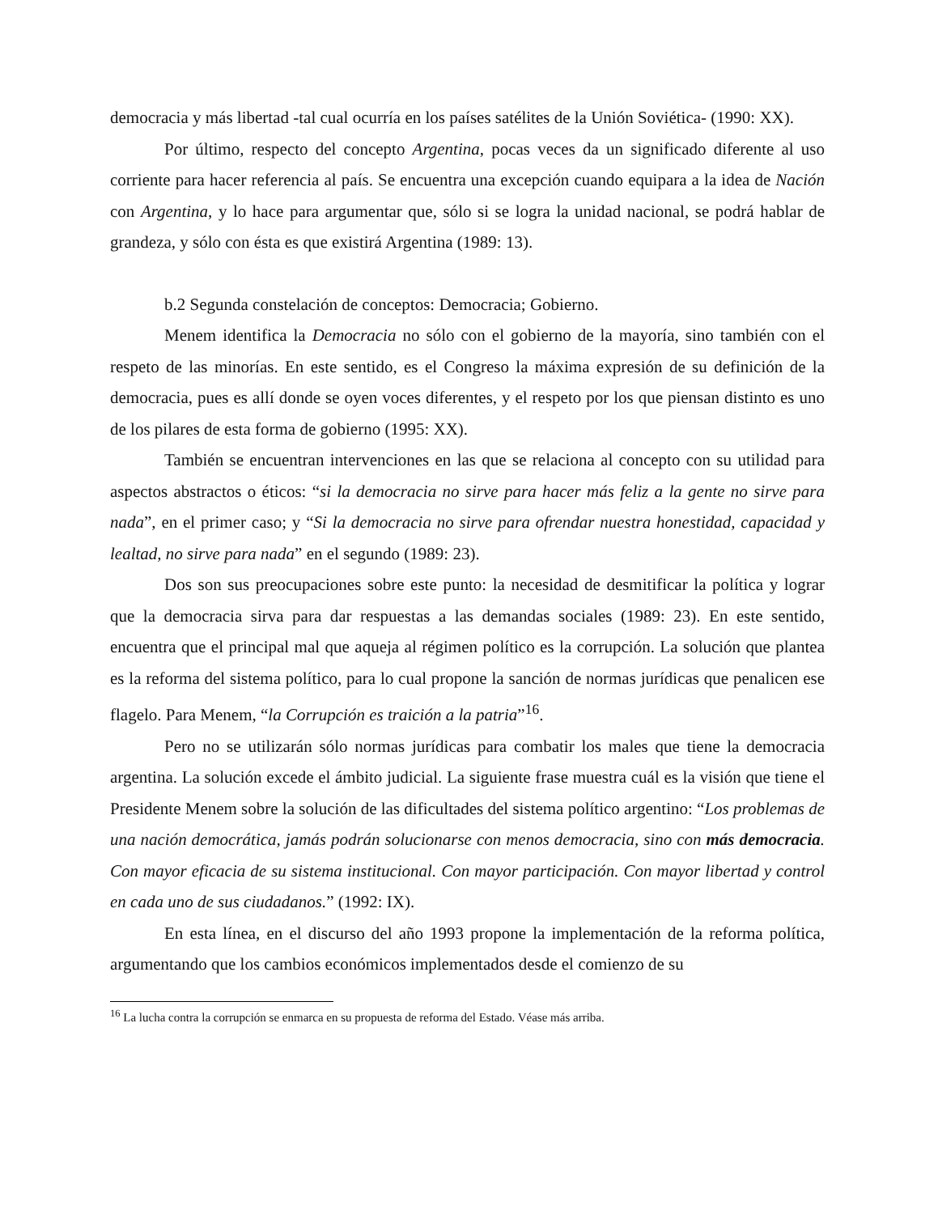democracia y más libertad -tal cual ocurría en los países satélites de la Unión Soviética- (1990: XX).
Por último, respecto del concepto Argentina, pocas veces da un significado diferente al uso corriente para hacer referencia al país. Se encuentra una excepción cuando equipara a la idea de Nación con Argentina, y lo hace para argumentar que, sólo si se logra la unidad nacional, se podrá hablar de grandeza, y sólo con ésta es que existirá Argentina (1989: 13).
b.2 Segunda constelación de conceptos: Democracia; Gobierno.
Menem identifica la Democracia no sólo con el gobierno de la mayoría, sino también con el respeto de las minorías. En este sentido, es el Congreso la máxima expresión de su definición de la democracia, pues es allí donde se oyen voces diferentes, y el respeto por los que piensan distinto es uno de los pilares de esta forma de gobierno (1995: XX).
También se encuentran intervenciones en las que se relaciona al concepto con su utilidad para aspectos abstractos o éticos: “si la democracia no sirve para hacer más feliz a la gente no sirve para nada”, en el primer caso; y “Si la democracia no sirve para ofrendar nuestra honestidad, capacidad y lealtad, no sirve para nada” en el segundo (1989: 23).
Dos son sus preocupaciones sobre este punto: la necesidad de desmitificar la política y lograr que la democracia sirva para dar respuestas a las demandas sociales (1989: 23). En este sentido, encuentra que el principal mal que aqueja al régimen político es la corrupción. La solución que plantea es la reforma del sistema político, para lo cual propone la sanción de normas jurídicas que penalicen ese flagelo. Para Menem, “la Corrupción es traición a la patria”<sup>16</sup>.
Pero no se utilizarán sólo normas jurídicas para combatir los males que tiene la democracia argentina. La solución excede el ámbito judicial. La siguiente frase muestra cuál es la visión que tiene el Presidente Menem sobre la solución de las dificultades del sistema político argentino: “Los problemas de una nación democrática, jamás podrán solucionarse con menos democracia, sino con más democracia. Con mayor eficacia de su sistema institucional. Con mayor participación. Con mayor libertad y control en cada uno de sus ciudadanos.” (1992: IX).
En esta línea, en el discurso del año 1993 propone la implementación de la reforma política, argumentando que los cambios económicos implementados desde el comienzo de su
<sup>16</sup> La lucha contra la corrupción se enmarca en su propuesta de reforma del Estado. Véase más arriba.